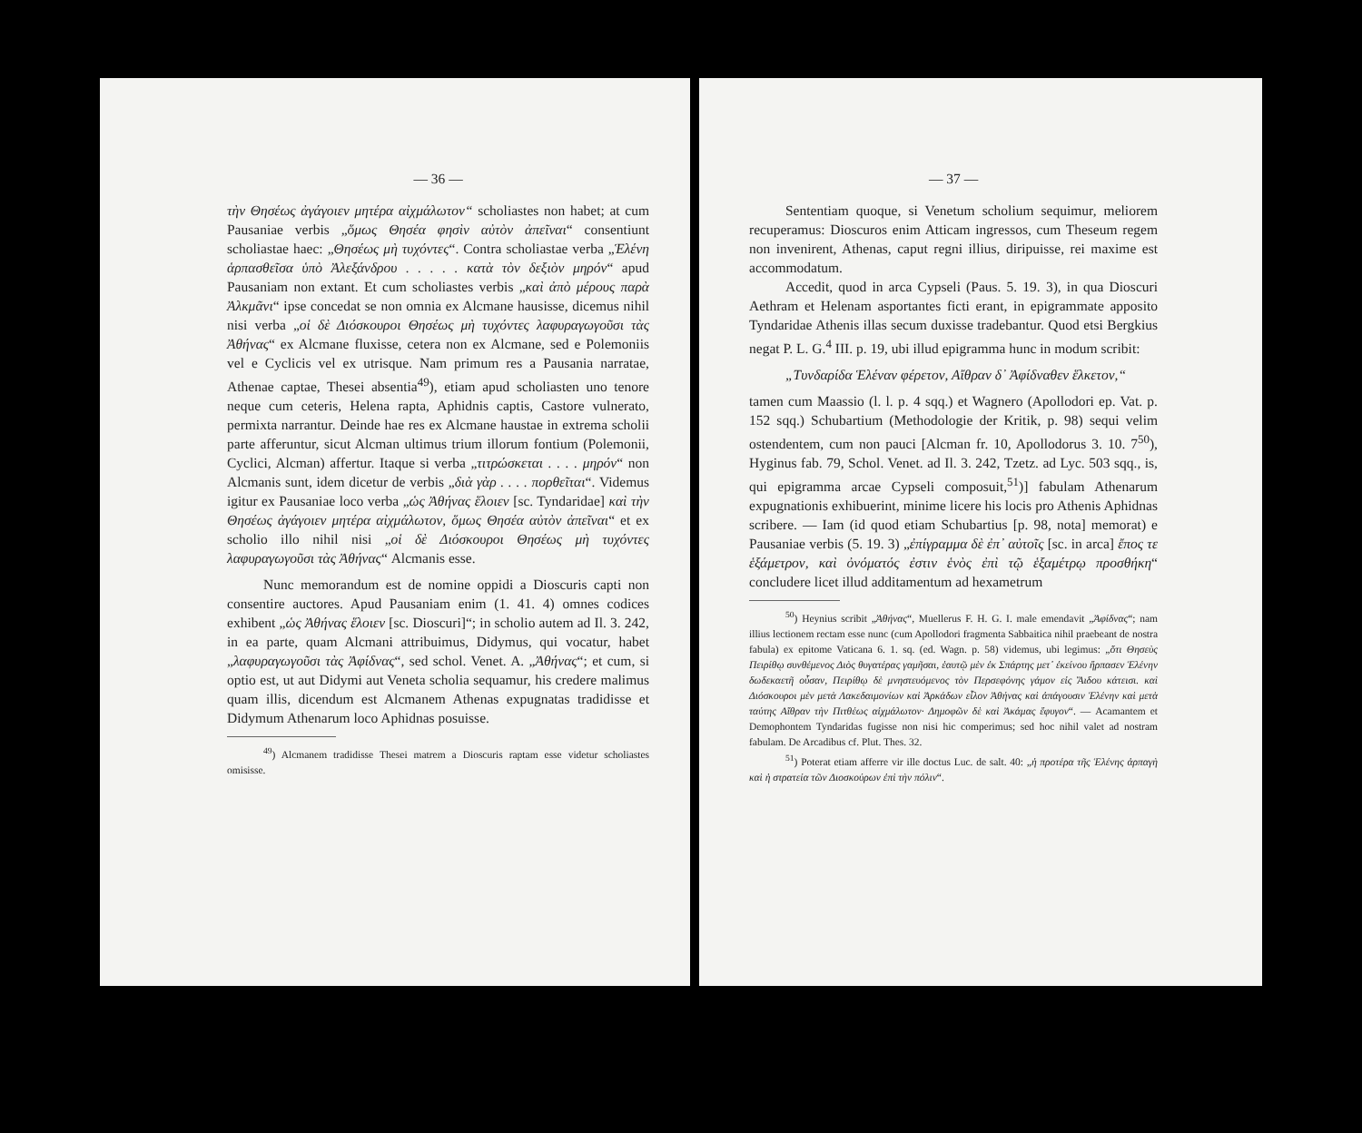— 36 —
τὴν Θησέως ἀγάγοιεν μητέρα αἰχμάλωτον“ scholiastes non habet; at cum Pausaniae verbis „ὅμως Θησέα φησὶν αὐτὸν ἀπεῖναι“ consentiunt scholiastae haec: „Θησέως μὴ τυχόντες“. Contra scholiastae verba „Ἑλένη ἁρπασθεῖσα ὑπὸ Ἀλεξάνδρου . . . . . κατὰ τὸν δεξιὸν μηρόν“ apud Pausaniam non extant. Et cum scholiastes verbis „καὶ ἀπὸ μέρους παρὰ Ἀλκμᾶνι“ ipse concedat se non omnia ex Alcmane hausisse, dicemus nihil nisi verba „οἱ δὲ Διόσκουροι Θησέως μὴ τυχόντες λαφυραγωγοῦσι τὰς Ἀθήνας“ ex Alcmane fluxisse, cetera non ex Alcmane, sed e Polemoniis vel e Cyclicis vel ex utrisque. Nam primum res a Pausania narratae, Athenae captae, Thesei absentia<sup>49</sup>), etiam apud scholiasten uno tenore neque cum ceteris, Helena rapta, Aphidnis captis, Castore vulnerato, permixta narrantur. Deinde hae res ex Alcmane haustae in extrema scholii parte afferuntur, sicut Alcman ultimus trium illorum fontium (Polemonii, Cyclici, Alcman) affertur. Itaque si verba „τιτρώσκεται . . . . μηρόν“ non Alcmanis sunt, idem dicetur de verbis „διὰ γὰρ . . . . πορθεῖται“. Videmus igitur ex Pausaniae loco verba „ὡς Ἀθήνας ἕλοιεν [sc. Tyndaridae] καὶ τὴν Θησέως ἀγάγοιεν μητέρα αἰχμάλωτον, ὅμως Θησέα αὐτὸν ἀπεῖναι“ et ex scholio illo nihil nisi „οἱ δὲ Διόσκουροι Θησέως μὴ τυχόντες λαφυραγωγοῦσι τὰς Ἀθήνας“ Alcmanis esse.
Nunc memorandum est de nomine oppidi a Dioscuris capti non consentire auctores. Apud Pausaniam enim (1. 41. 4) omnes codices exhibent „ὡς Ἀθήνας ἕλοιεν [sc. Dioscuri]“; in scholio autem ad Il. 3. 242, in ea parte, quam Alcmani attribuimus, Didymus, qui vocatur, habet „λαφυραγωγοῦσι τὰς Ἀφίδνας“, sed schol. Venet. A. „Ἀθήνας“; et cum, si optio est, ut aut Didymi aut Veneta scholia sequamur, his credere malimus quam illis, dicendum est Alcmanem Athenas expugnatas tradidisse et Didymum Athenarum loco Aphidnas posuisse.
<sup>49</sup>) Alcmanem tradidisse Thesei matrem a Dioscuris raptam esse videtur scholiastes omisisse.
— 37 —
Sententiam quoque, si Venetum scholium sequimur, meliorem recuperamus: Dioscuros enim Atticam ingressos, cum Theseum regem non invenirent, Athenas, caput regni illius, diripuisse, rei maxime est accommodatum.
Accedit, quod in arca Cypseli (Paus. 5. 19. 3), in qua Dioscuri Aethram et Helenam asportantes ficti erant, in epigrammate apposito Tyndaridae Athenis illas secum duxisse tradebantur. Quod etsi Bergkius negat P. L. G.<sup>4</sup> III. p. 19, ubi illud epigramma hunc in modum scribit:
„Τυνδαρίδα Ἑλέναν φέρετον, Αἴθραν δ᾽ Ἀφίδναθεν ἕλκετον,“
tamen cum Maassio (l. l. p. 4 sqq.) et Wagnero (Apollodori ep. Vat. p. 152 sqq.) Schubartium (Methodologie der Kritik, p. 98) sequi velim ostendentem, cum non pauci [Alcman fr. 10, Apollodorus 3. 10. 7<sup>50</sup>), Hyginus fab. 79, Schol. Venet. ad Il. 3. 242, Tzetz. ad Lyc. 503 sqq., is, qui epigramma arcae Cypseli composuit,<sup>51</sup>)] fabulam Athenarum expugnationis exhibuerint, minime licere his locis pro Athenis Aphidnas scribere. — Iam (id quod etiam Schubartius [p. 98, nota] memorat) e Pausaniae verbis (5. 19. 3) „ἐπίγραμμα δὲ ἐπ᾽ αὐτοῖς [sc. in arca] ἔπος τε ἑξάμετρον, καὶ ὀνόματός ἐστιν ἑνὸς ἐπὶ τῷ ἑξαμέτρῳ προσθήκη“ concludere licet illud additamentum ad hexametrum
<sup>50</sup>) Heynius scribit „Ἀθήνας“, Muellerus F. H. G. I. male emendavit „Ἀφίδνας“; nam illius lectionem rectam esse nunc (cum Apollodori fragmenta Sabbaitica nihil praebeant de nostra fabula) ex epitome Vaticana 6. 1. sq. (ed. Wagn. p. 58) videmus, ubi legimus: „ὅτι Θησεὺς Πειρίθῳ συνθέμενος Διὸς θυγατέρας γαμῆσαι, ἑαυτῷ μὲν ἐκ Σπάρτης μετ᾽ ἐκείνου ἥρπασεν Ἑλένην δωδεκαετῆ οὖσαν, Πειρίθῳ δὲ μνηστευόμενος τὸν Περσεφόνης γάμον εἰς Ἅιδου κάτεισι. καὶ Διόσκουροι μὲν μετὰ Λακεδαιμονίων καὶ Ἀρκάδων εἷλον Ἀθήνας καὶ ἀπάγουσιν Ἑλένην καὶ μετὰ ταύτης Αἴθραν τὴν Πιτθέως αἰχμάλωτον· Δημοφῶν δὲ καὶ Ἀκάμας ἔφυγον“. — Acamantem et Demophontem Tyndaridas fugisse non nisi hic comperimus; sed hoc nihil valet ad nostram fabulam. De Arcadibus cf. Plut. Thes. 32.
<sup>51</sup>) Poterat etiam afferre vir ille doctus Luc. de salt. 40: „ἡ προτέρα τῆς Ἑλένης ἁρπαγὴ καὶ ἡ στρατεία τῶν Διοσκούρων ἐπὶ τὴν πόλιν“.